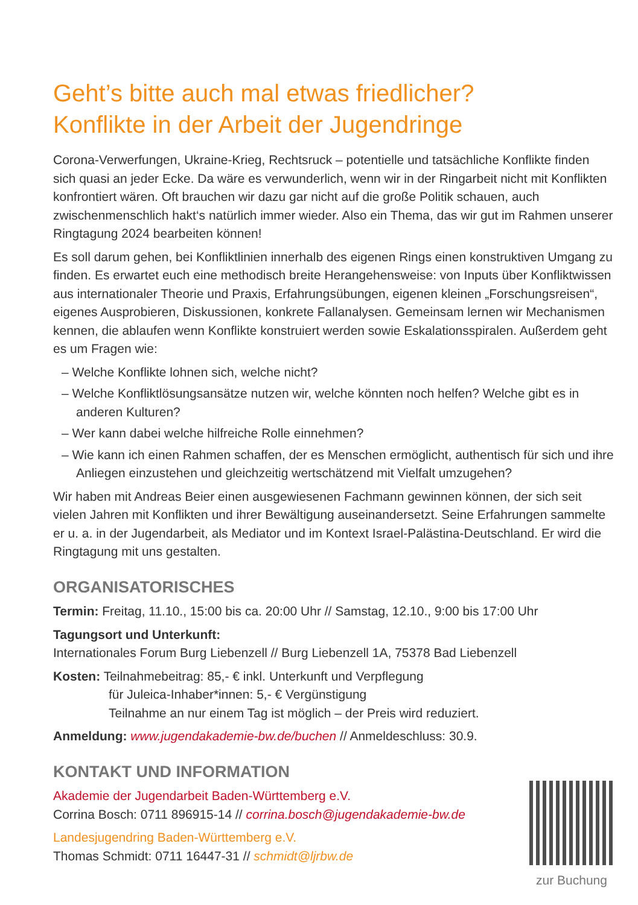Geht’s bitte auch mal etwas friedlicher?
Konflikte in der Arbeit der Jugendringe
Corona-Verwerfungen, Ukraine-Krieg, Rechtsruck – potentielle und tatsächliche Konflikte finden sich quasi an jeder Ecke. Da wäre es verwunderlich, wenn wir in der Ringarbeit nicht mit Konflikten konfrontiert wären. Oft brauchen wir dazu gar nicht auf die große Politik schauen, auch zwischenmenschlich hakt‘s natürlich immer wieder. Also ein Thema, das wir gut im Rahmen unserer Ringtagung 2024 bearbeiten können!
Es soll darum gehen, bei Konfliktlinien innerhalb des eigenen Rings einen konstruktiven Umgang zu finden. Es erwartet euch eine methodisch breite Herangehensweise: von Inputs über Konfliktwissen aus internationaler Theorie und Praxis, Erfahrungsübungen, eigenen kleinen „Forschungsreisen“, eigenes Ausprobieren, Diskussionen, konkrete Fallanalysen. Gemeinsam lernen wir Mechanismen kennen, die ablaufen wenn Konflikte konstruiert werden sowie Eskalationsspiralen. Außerdem geht es um Fragen wie:
– Welche Konflikte lohnen sich, welche nicht?
– Welche Konfliktlösungsansätze nutzen wir, welche könnten noch helfen? Welche gibt es in anderen Kulturen?
– Wer kann dabei welche hilfreiche Rolle einnehmen?
– Wie kann ich einen Rahmen schaffen, der es Menschen ermöglicht, authentisch für sich und ihre Anliegen einzustehen und gleichzeitig wertschätzend mit Vielfalt umzugehen?
Wir haben mit Andreas Beier einen ausgewiesenen Fachmann gewinnen können, der sich seit vielen Jahren mit Konflikten und ihrer Bewältigung auseinandersetzt. Seine Erfahrungen sammelte er u. a. in der Jugendarbeit, als Mediator und im Kontext Israel-Palästina-Deutschland. Er wird die Ringtagung mit uns gestalten.
ORGANISATORISCHES
Termin: Freitag, 11.10., 15:00 bis ca. 20:00 Uhr // Samstag, 12.10., 9:00 bis 17:00 Uhr
Tagungsort und Unterkunft:
Internationales Forum Burg Liebenzell // Burg Liebenzell 1A, 75378 Bad Liebenzell
Kosten: Teilnahmebeitrag: 85,- € inkl. Unterkunft und Verpflegung
für Juleica-Inhaber*innen: 5,- € Vergünstigung
Teilnahme an nur einem Tag ist möglich – der Preis wird reduziert.
Anmeldung: www.jugendakademie-bw.de/buchen // Anmeldeschluss: 30.9.
KONTAKT UND INFORMATION
Akademie der Jugendarbeit Baden-Württemberg e.V.
Corrina Bosch: 0711 896915-14 // corrina.bosch@jugendakademie-bw.de
Landesjugendring Baden-Württemberg e.V.
Thomas Schmidt: 0711 16447-31 // schmidt@ljrbw.de
zur Buchung